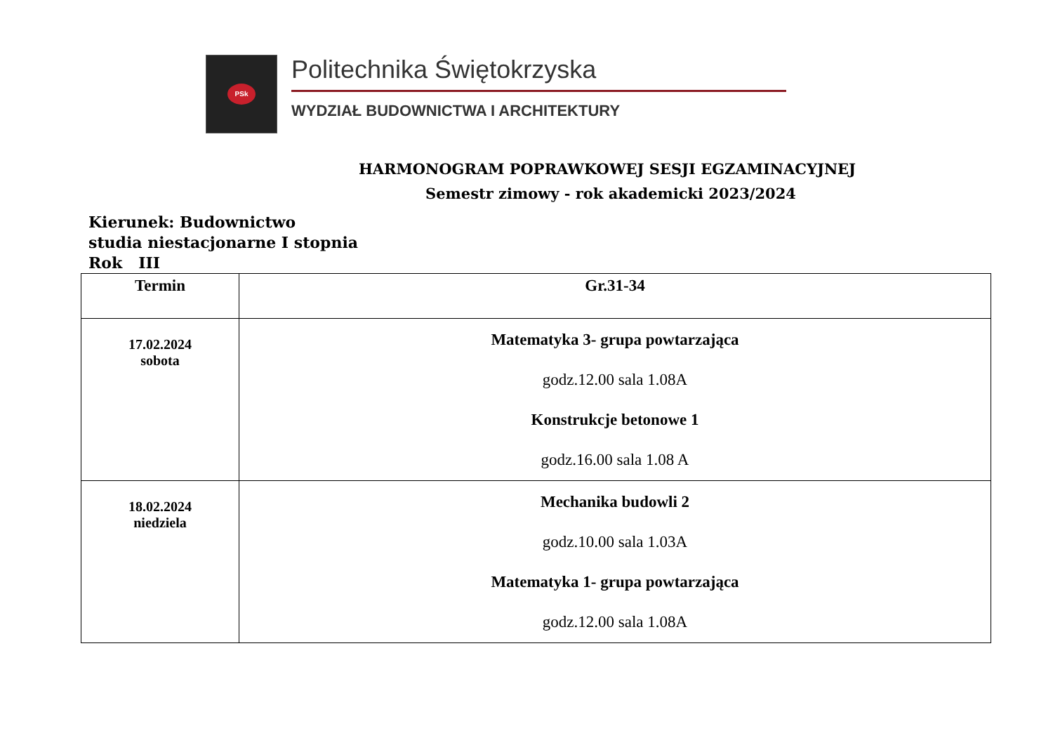PSk
Politechnika Świętokrzyska
WYDZIAŁ BUDOWNICTWA I ARCHITEKTURY
HARMONOGRAM POPRAWKOWEJ SESJI EGZAMINACYJNEJ
Semestr zimowy - rok akademicki 2023/2024
Kierunek: Budownictwo
studia niestacjonarne I stopnia
Rok III
| Termin | Gr.31-34 |
| --- | --- |
| 17.02.2024 sobota | Matematyka 3- grupa powtarzająca godz.12.00 sala 1.08A Konstrukcje betonowe 1 godz.16.00 sala 1.08 A |
| 18.02.2024 niedziela | Mechanika budowli 2 godz.10.00 sala 1.03A Matematyka 1- grupa powtarzająca godz.12.00 sala 1.08A |